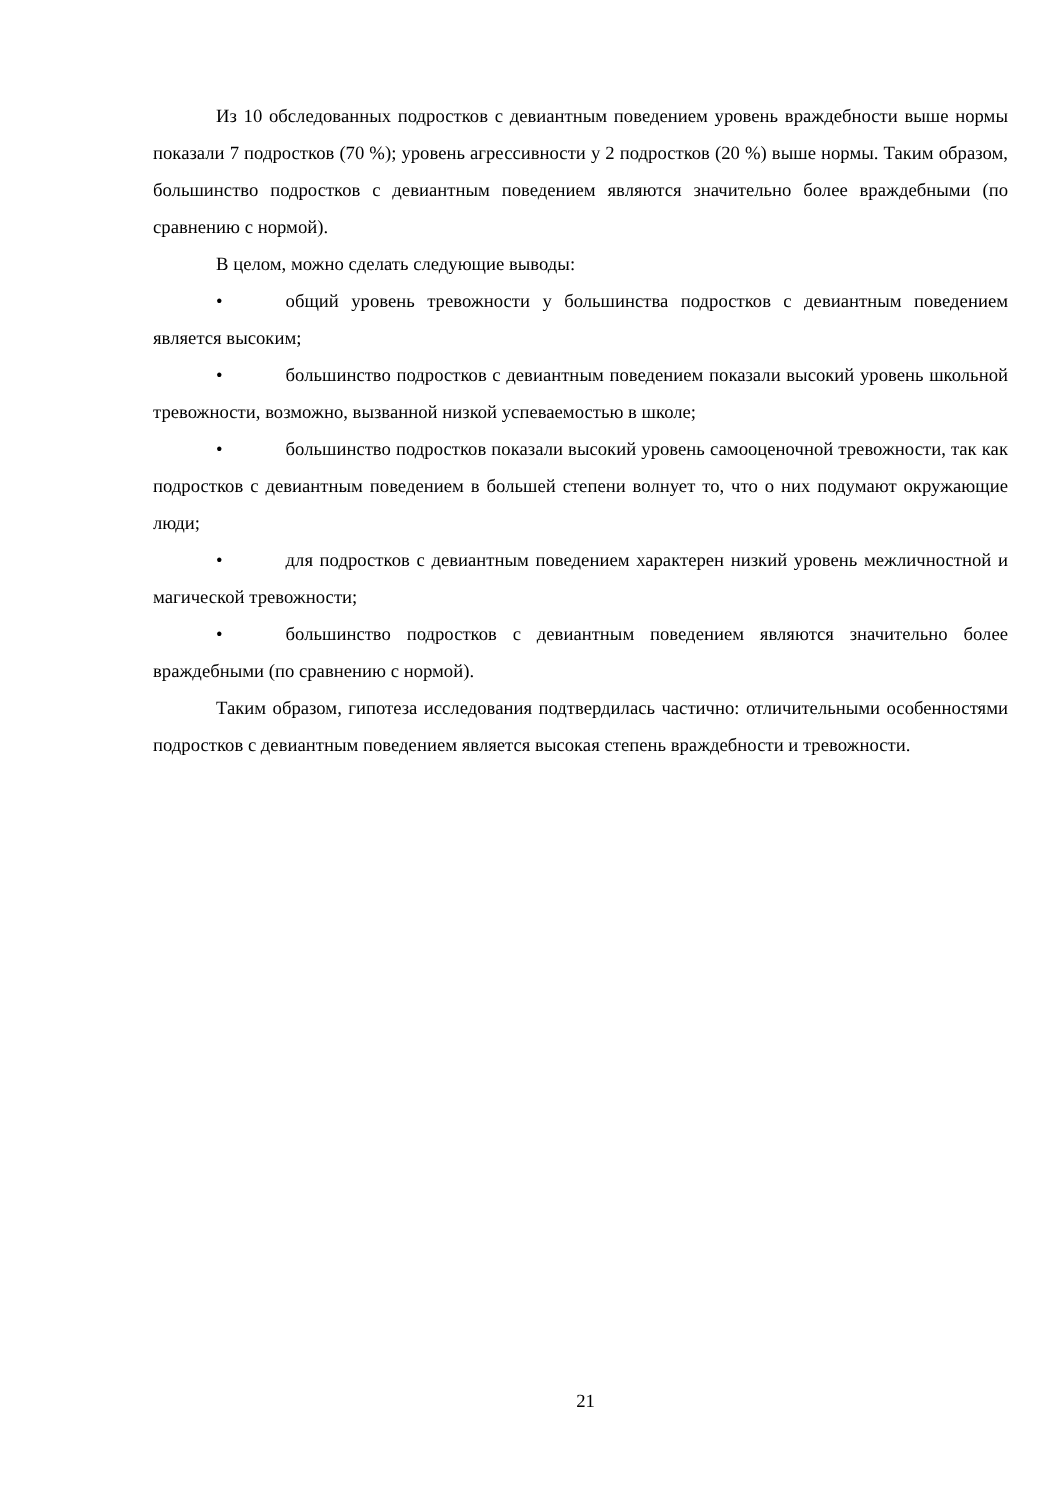Из 10 обследованных подростков с девиантным поведением уровень враждебности выше нормы показали 7 подростков (70 %); уровень агрессивности у 2 подростков (20 %) выше нормы. Таким образом, большинство подростков с девиантным поведением являются значительно более враждебными (по сравнению с нормой).
В целом, можно сделать следующие выводы:
• общий уровень тревожности у большинства подростков с девиантным поведением является высоким;
• большинство подростков с девиантным поведением показали высокий уровень школьной тревожности, возможно, вызванной низкой успеваемостью в школе;
• большинство подростков показали высокий уровень самооценочной тревожности, так как подростков с девиантным поведением в большей степени волнует то, что о них подумают окружающие люди;
• для подростков с девиантным поведением характерен низкий уровень межличностной и магической тревожности;
• большинство подростков с девиантным поведением являются значительно более враждебными (по сравнению с нормой).
Таким образом, гипотеза исследования подтвердилась частично: отличительными особенностями подростков с девиантным поведением является высокая степень враждебности и тревожности.
21